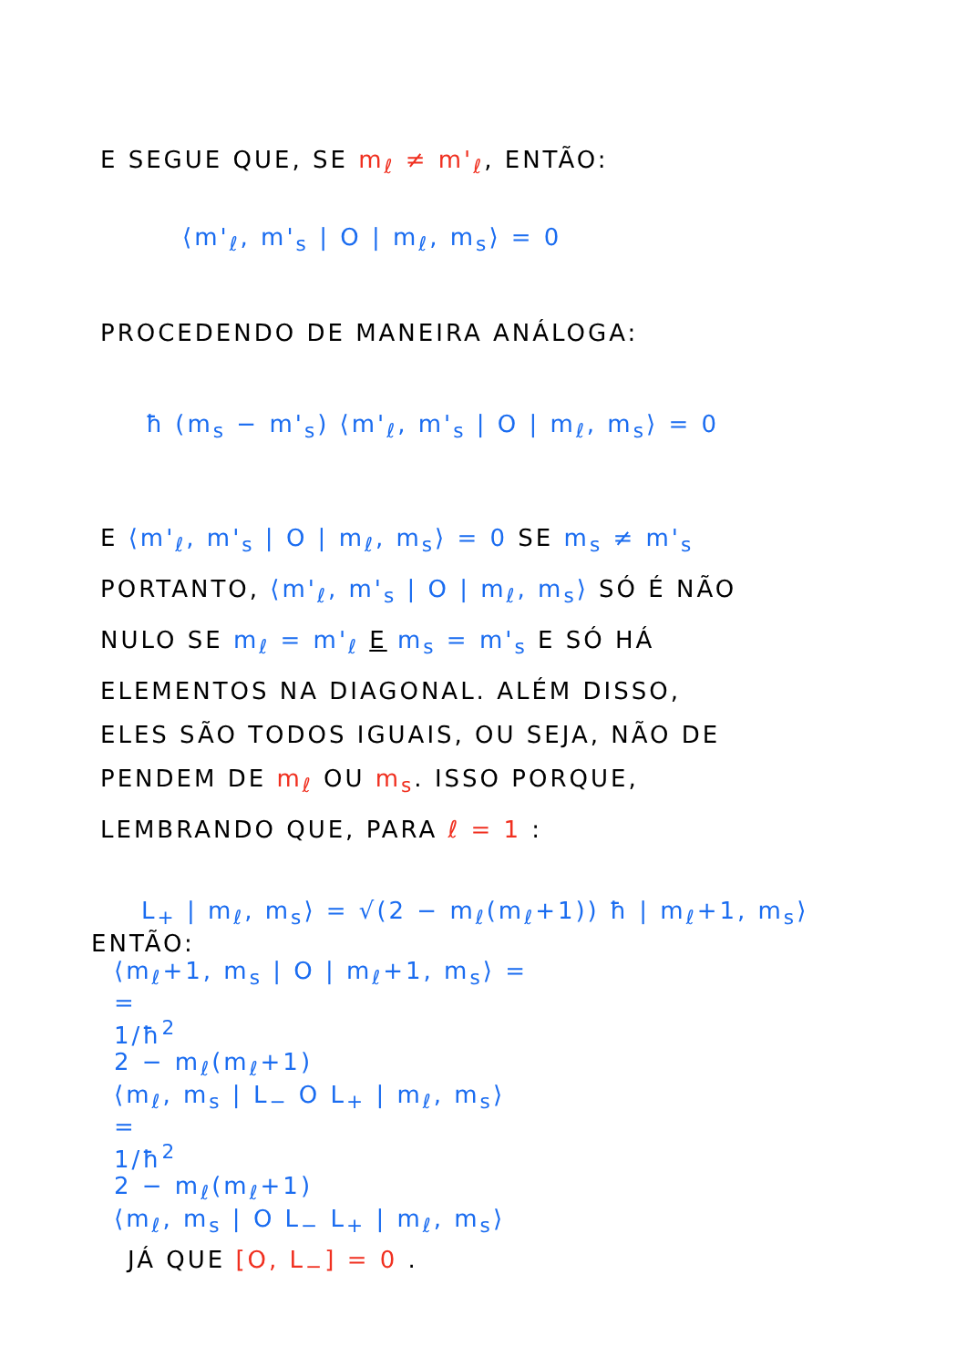E SEGUE QUE, SE m<sub>ℓ</sub> ≠ m'<sub>ℓ</sub>, ENTÃO:
⟨m'<sub>ℓ</sub>, m'<sub>s</sub> | O | m<sub>ℓ</sub>, m<sub>s</sub>⟩ = 0
PROCEDENDO DE MANEIRA ANÁLOGA:
ħ (m<sub>s</sub> − m'<sub>s</sub>) ⟨m'<sub>ℓ</sub>, m'<sub>s</sub> | O | m<sub>ℓ</sub>, m<sub>s</sub>⟩ = 0
E ⟨m'<sub>ℓ</sub>, m'<sub>s</sub> | O | m<sub>ℓ</sub>, m<sub>s</sub>⟩ = 0 SE m<sub>s</sub> ≠ m'<sub>s</sub>
PORTANTO, ⟨m'<sub>ℓ</sub>, m'<sub>s</sub> | O | m<sub>ℓ</sub>, m<sub>s</sub>⟩ SÓ É NÃO
NULO SE m<sub>ℓ</sub> = m'<sub>ℓ</sub> E m<sub>s</sub> = m'<sub>s</sub> E SÓ HÁ
ELEMENTOS NA DIAGONAL. ALÉM DISSO,
ELES SÃO TODOS IGUAIS, OU SEJA, NÃO DE
PENDEM DE m<sub>ℓ</sub> OU m<sub>s</sub>. ISSO PORQUE,
LEMBRANDO QUE, PARA ℓ = 1 :
L<sub>+</sub> | m<sub>ℓ</sub>, m<sub>s</sub>⟩ = √(2 − m<sub>ℓ</sub>(m<sub>ℓ</sub>+1)) ħ | m<sub>ℓ</sub>+1, m<sub>s</sub>⟩
ENTÃO:
⟨m<sub>ℓ</sub>+1, m<sub>s</sub> | O | m<sub>ℓ</sub>+1, m<sub>s</sub>⟩ =
=
1/ħ<sup>2</sup>
2 − m<sub>ℓ</sub>(m<sub>ℓ</sub>+1)
⟨m<sub>ℓ</sub>, m<sub>s</sub> | L<sub>−</sub> O L<sub>+</sub> | m<sub>ℓ</sub>, m<sub>s</sub>⟩
=
1/ħ<sup>2</sup>
2 − m<sub>ℓ</sub>(m<sub>ℓ</sub>+1)
⟨m<sub>ℓ</sub>, m<sub>s</sub> | O L<sub>−</sub> L<sub>+</sub> | m<sub>ℓ</sub>, m<sub>s</sub>⟩
JÁ QUE [O, L<sub>−</sub>] = 0 .